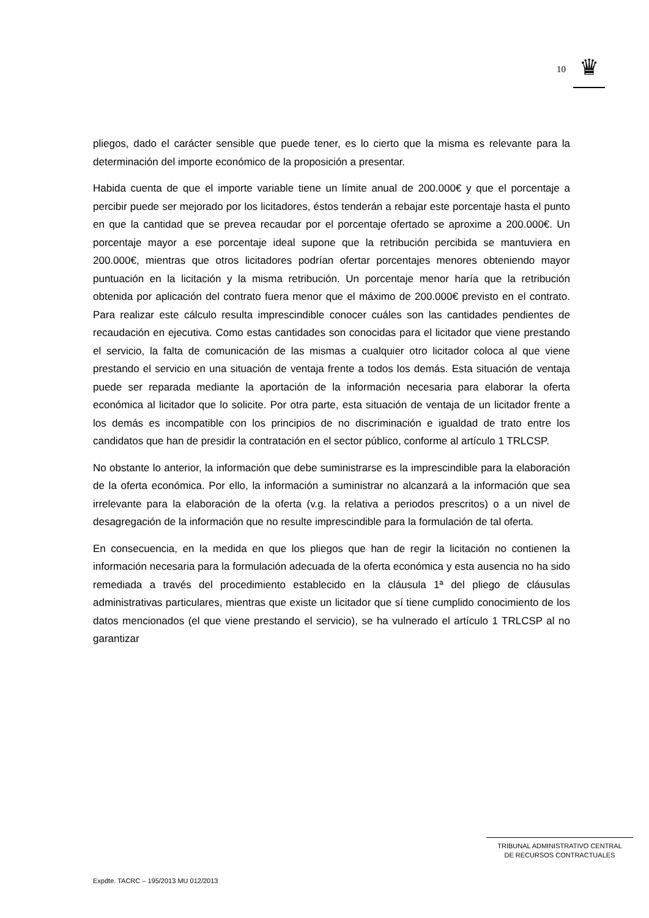10
♛
pliegos, dado el carácter sensible que puede tener, es lo cierto que la misma es relevante para la determinación del importe económico de la proposición a presentar.
Habida cuenta de que el importe variable tiene un límite anual de 200.000€ y que el porcentaje a percibir puede ser mejorado por los licitadores, éstos tenderán a rebajar este porcentaje hasta el punto en que la cantidad que se prevea recaudar por el porcentaje ofertado se aproxime a 200.000€. Un porcentaje mayor a ese porcentaje ideal supone que la retribución percibida se mantuviera en 200.000€, mientras que otros licitadores podrían ofertar porcentajes menores obteniendo mayor puntuación en la licitación y la misma retribución. Un porcentaje menor haría que la retribución obtenida por aplicación del contrato fuera menor que el máximo de 200.000€ previsto en el contrato. Para realizar este cálculo resulta imprescindible conocer cuáles son las cantidades pendientes de recaudación en ejecutiva. Como estas cantidades son conocidas para el licitador que viene prestando el servicio, la falta de comunicación de las mismas a cualquier otro licitador coloca al que viene prestando el servicio en una situación de ventaja frente a todos los demás. Esta situación de ventaja puede ser reparada mediante la aportación de la información necesaria para elaborar la oferta económica al licitador que lo solicite. Por otra parte, esta situación de ventaja de un licitador frente a los demás es incompatible con los principios de no discriminación e igualdad de trato entre los candidatos que han de presidir la contratación en el sector público, conforme al artículo 1 TRLCSP.
No obstante lo anterior, la información que debe suministrarse es la imprescindible para la elaboración de la oferta económica. Por ello, la información a suministrar no alcanzará a la información que sea irrelevante para la elaboración de la oferta (v.g. la relativa a periodos prescritos) o a un nivel de desagregación de la información que no resulte imprescindible para la formulación de tal oferta.
En consecuencia, en la medida en que los pliegos que han de regir la licitación no contienen la información necesaria para la formulación adecuada de la oferta económica y esta ausencia no ha sido remediada a través del procedimiento establecido en la cláusula 1ª del pliego de cláusulas administrativas particulares, mientras que existe un licitador que sí tiene cumplido conocimiento de los datos mencionados (el que viene prestando el servicio), se ha vulnerado el artículo 1 TRLCSP al no garantizar
TRIBUNAL ADMINISTRATIVO CENTRAL
DE RECURSOS CONTRACTUALES
Expdte. TACRC – 195/2013 MU 012/2013